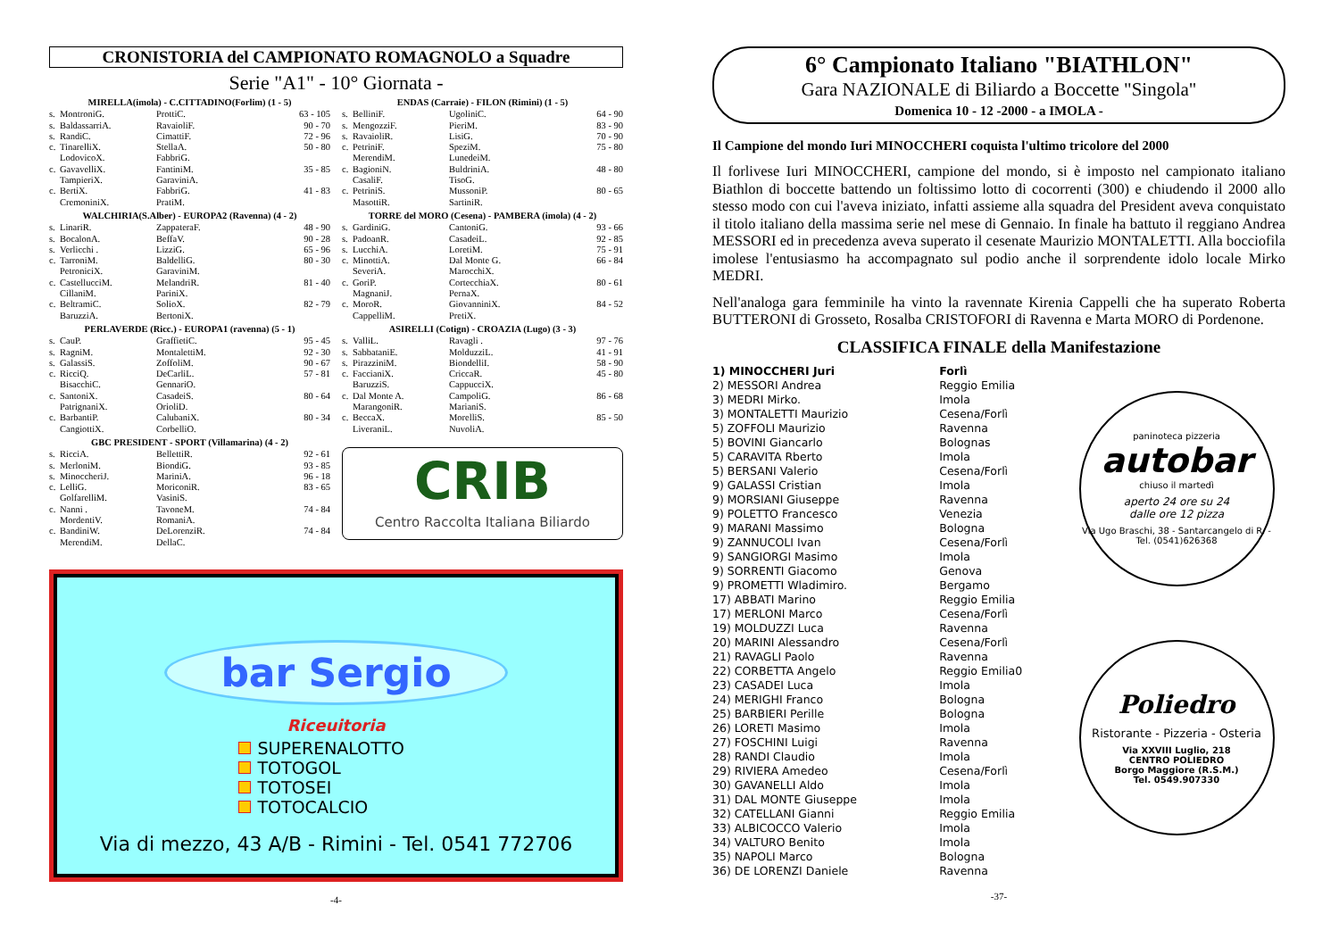CRONISTORIA del CAMPIONATO ROMAGNOLO a Squadre
Serie "A1" - 10° Giornata -
| MIRELLA(imola) - C.CITTADINO(Forlim) (1 - 5) | | | |
| --- | --- | --- | --- |
| s. | MontroniG. | ProttiC. | 63 - 105 |
| s. | BaldassarriA. | RavaioliF. | 90 - 70 |
| s. | RandiC. | CimattiF. | 72 - 96 |
| c. | TinarelliX. | StellaA. | 50 - 80 |
| | LodovicoX. | FabbriG. | |
| c. | GavavelliX. | FantiniM. | 35 - 85 |
| | TampieriX. | GaraviniA. | |
| c. | BertiX. | FabbriG. | 41 - 83 |
| | CremoniniX. | PratiM. | |
| WALCHIRIA(S.Alber) - EUROPA2 (Ravenna) (4 - 2) | | | |
| --- | --- | --- | --- |
| s. | LinariR. | ZappateraF. | 48 - 90 |
| s. | BocalonA. | BeffaV. | 90 - 28 |
| s. | Verlicchi . | LizziG. | 65 - 96 |
| c. | TarroniM. | BaldelliG. | 80 - 30 |
| | PetroniciX. | GaraviniM. | |
| c. | CastellucciM. | MelandriR. | 81 - 40 |
| | CillaniM. | PariniX. | |
| c. | BeltramiC. | SolioX. | 82 - 79 |
| | BaruzziA. | BertoniX. | |
| PERLAVERDE (Ricc.) - EUROPA1 (ravenna) (5 - 1) | | | |
| --- | --- | --- | --- |
| s. | CauP. | GraffietiC. | 95 - 45 |
| s. | RagniM. | MontalettiM. | 92 - 30 |
| s. | GalassiS. | ZoffoliM. | 90 - 67 |
| c. | RicciQ. | DeCarliL. | 57 - 81 |
| | BisacchiC. | GennariO. | |
| c. | SantoniX. | CasadeiS. | 80 - 64 |
| | PatrignaniX. | OrioliD. | |
| c. | BarbantiP. | CalubaniX. | 80 - 34 |
| | CangiottiX. | CorbelliO. | |
| GBC PRESIDENT - SPORT (Villamarina) (4 - 2) | | | |
| --- | --- | --- | --- |
| s. | RicciA. | BellettiR. | 92 - 61 |
| s. | MerloniM. | BiondiG. | 93 - 85 |
| s. | MinoccheriJ. | MariniA. | 96 - 18 |
| c. | LelliG. | MoriconiR. | 83 - 65 |
| | GolfarelliM. | VasiniS. | |
| c. | Nanni . | TavoneM. | 74 - 84 |
| | MordentiV. | RomaniA. | |
| c. | BandiniW. | DeLorenziR. | 74 - 84 |
| | MerendiM. | DellaC. | |
| ENDAS (Carraie) - FILON (Rimini) (1 - 5) | | | |
| --- | --- | --- | --- |
| s. | BelliniF. | UgoliniC. | 64 - 90 |
| s. | MengozziF. | PieriM. | 83 - 90 |
| s. | RavaioliR. | LisiG. | 70 - 90 |
| c. | PetriniF. | SpeziM. | 75 - 80 |
| | MerendiM. | LunedeiM. | |
| c. | BagioniN. | BuldriniA. | 48 - 80 |
| | CasaliF. | TisoG. | |
| c. | PetriniS. | MussoniP. | 80 - 65 |
| | MasottiR. | SartiniR. | |
| TORRE del MORO (Cesena) - PAMBERA (imola) (4 - 2) | | | |
| --- | --- | --- | --- |
| s. | GardiniG. | CantoniG. | 93 - 66 |
| s. | PadoanR. | CasadeiL. | 92 - 85 |
| s. | LucchiA. | LoretiM. | 75 - 91 |
| c. | MinottiA. | Dal Monte G. | 66 - 84 |
| | SeveriA. | MarocchiX. | |
| c. | GoriP. | CortecchiaX. | 80 - 61 |
| | MagnaniJ. | PernaX. | |
| c. | MoroR. | GiovanniniX. | 84 - 52 |
| | CappelliM. | PretiX. | |
| ASIRELLI (Cotign) - CROAZIA (Lugo) (3 - 3) | | | |
| --- | --- | --- | --- |
| s. | ValliL. | Ravagli . | 97 - 76 |
| s. | SabbataniE. | MolduzziL. | 41 - 91 |
| s. | PirazziniM. | BiondelliI. | 58 - 90 |
| c. | FaccianiX. | CriccaR. | 45 - 80 |
| | BaruzziS. | CappucciX. | |
| c. | Dal Monte A. | CampoliG. | 86 - 68 |
| | MarangoniR. | MarianiS. | |
| c. | BeccaX. | MorelliS. | 85 - 50 |
| | LiveraniL. | NuvoliA. | |
CRIB
Centro Raccolta Italiana Biliardo
bar Sergio
Riceuitoria
SUPERENALOTTO
TOTOGOL
TOTOSEI
TOTOCALCIO
Via di mezzo, 43 A/B - Rimini - Tel. 0541 772706
-4-
6° Campionato Italiano "BIATHLON"
Gara NAZIONALE di Biliardo a Boccette "Singola"
Domenica 10 - 12 -2000 - a IMOLA -
Il Campione del mondo Iuri MINOCCHERI coquista l'ultimo tricolore del 2000
Il forlivese Iuri MINOCCHERI, campione del mondo, si è imposto nel campionato italiano Biathlon di boccette battendo un foltissimo lotto di cocorrenti (300) e chiudendo il 2000 allo stesso modo con cui l'aveva iniziato, infatti assieme alla squadra del President aveva conquistato il titolo italiano della massima serie nel mese di Gennaio. In finale ha battuto il reggiano Andrea MESSORI ed in precedenza aveva superato il cesenate Maurizio MONTALETTI. Alla bocciofila imolese l'entusiasmo ha accompagnato sul podio anche il sorprendente idolo locale Mirko MEDRI.
Nell'analoga gara femminile ha vinto la ravennate Kirenia Cappelli che ha superato Roberta BUTTERONI di Grosseto, Rosalba CRISTOFORI di Ravenna e Marta MORO di Pordenone.
CLASSIFICA FINALE della Manifestazione
| 1) MINOCCHERI Juri | Forlì |
| 2) MESSORI Andrea | Reggio Emilia |
| 3) MEDRI Mirko. | Imola |
| 3) MONTALETTI Maurizio | Cesena/Forlì |
| 5) ZOFFOLI Maurizio | Ravenna |
| 5) BOVINI Giancarlo | Bolognas |
| 5) CARAVITA Rberto | Imola |
| 5) BERSANI Valerio | Cesena/Forlì |
| 9) GALASSI Cristian | Imola |
| 9) MORSIANI Giuseppe | Ravenna |
| 9) POLETTO Francesco | Venezia |
| 9) MARANI Massimo | Bologna |
| 9) ZANNUCOLI Ivan | Cesena/Forlì |
| 9) SANGIORGI Masimo | Imola |
| 9) SORRENTI Giacomo | Genova |
| 9) PROMETTI Wladimiro. | Bergamo |
| 17) ABBATI Marino | Reggio Emilia |
| 17) MERLONI Marco | Cesena/Forlì |
| 19) MOLDUZZI Luca | Ravenna |
| 20) MARINI Alessandro | Cesena/Forlì |
| 21) RAVAGLI Paolo | Ravenna |
| 22) CORBETTA Angelo | Reggio Emilia0 |
| 23) CASADEI Luca | Imola |
| 24) MERIGHI Franco | Bologna |
| 25) BARBIERI Perille | Bologna |
| 26) LORETI Masimo | Imola |
| 27) FOSCHINI Luigi | Ravenna |
| 28) RANDI Claudio | Imola |
| 29) RIVIERA Amedeo | Cesena/Forlì |
| 30) GAVANELLI Aldo | Imola |
| 31) DAL MONTE Giuseppe | Imola |
| 32) CATELLANI Gianni | Reggio Emilia |
| 33) ALBICOCCO Valerio | Imola |
| 34) VALTURO Benito | Imola |
| 35) NAPOLI Marco | Bologna |
| 36) DE LORENZI Daniele | Ravenna |
paninoteca pizzeria
autobar
chiuso il martedì
aperto 24 ore su 24
dalle ore 12 pizza
Via Ugo Braschi, 38 - Santarcangelo di R. - Tel. (0541)626368
Poliedro
Ristorante - Pizzeria - Osteria
Via XXVIII Luglio, 218
CENTRO POLIEDRO
Borgo Maggiore (R.S.M.)
Tel. 0549.907330
-37-